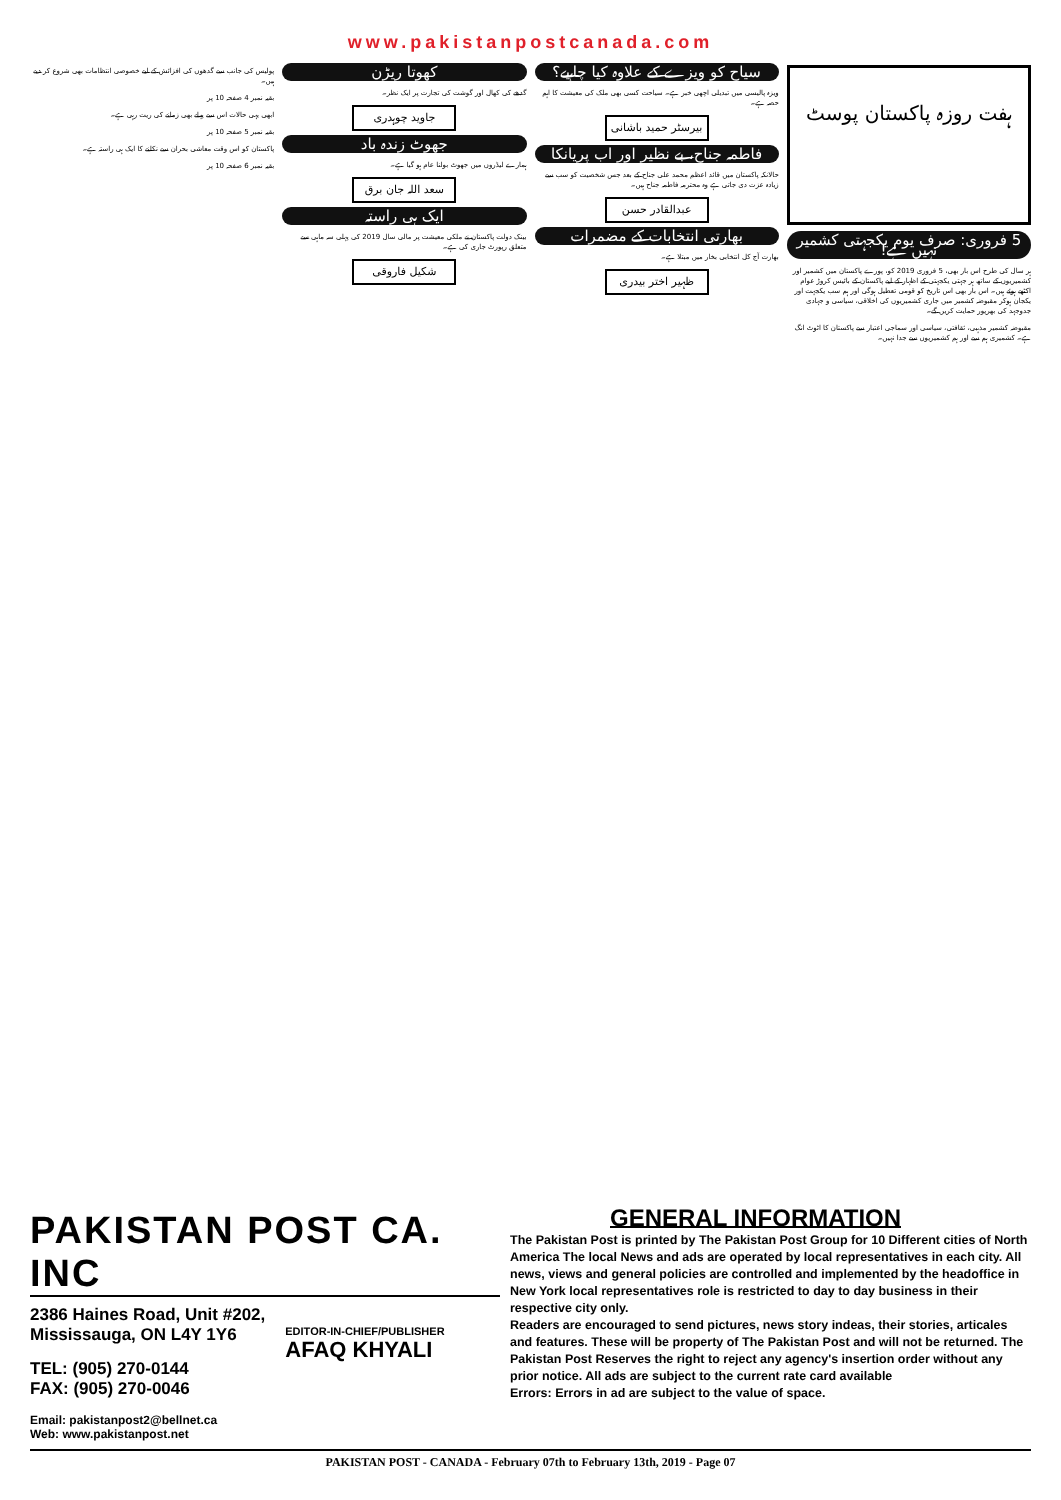www.pakistanpostcanada.com
ہفت روزہ پاکستان پوسٹ
5 فروری: صرف یوم یکجہتی کشمیر نہیں ہے!
ہر سال کی طرح اس بار بھی، 5 فروری 2019 کو، پورے پاکستان میں کشمیر اور کشمیریوں کے ساتھ ہر جہتی یکجہتی کے اظہار کے لیے پاکستان کے بائیس کروڑ عوام اکٹھے ہوئے ہیں۔ اس بار بھی اس تاریخ کو قومی تعطیل ہوگی اور ہم سب یکجہت اور یکجان ہوکر مقبوضہ کشمیر میں جاری کشمیریوں کی اخلاقی، سیاسی و جہادی جدوجہد کی بھرپور حمایت کریں گے۔
مقبوضہ کشمیر مذہبی، ثقافتی، سیاسی اور سماجی اعتبار سے پاکستان کا اٹوٹ انگ ہے۔ کشمیری ہم سے اور ہم کشمیریوں سے جدا نہیں۔
سیاح کو ویزے کے علاوہ کیا چاہیے؟
ویزہ پالیسی میں تبدیلی اچھی خبر ہے۔ سیاحت کسی بھی ملک کی معیشت کا اہم حصہ ہے۔
بیرسٹر حمید باشانی
فاطمہ جناح، بے نظیر اور اب پریانکا
حالانکہ پاکستان میں قائد اعظم محمد علی جناح کے بعد جس شخصیت کو سب سے زیادہ عزت دی جاتی ہے وہ محترمہ فاطمہ جناح ہیں۔
عبدالقادر حسن
بھارتی انتخابات کے مضمرات
بھارت آج کل انتخابی بخار میں مبتلا ہے۔
ظہیر اختر بیدری
کھوتا ریڑن
گدھے کی کھال اور گوشت کی تجارت پر ایک نظر۔
جاوید چوہدری
جھوٹ زندہ باد
ہمارے لیڈروں میں جھوٹ بولنا عام ہو گیا ہے۔
سعد اللہ جان برق
ایک ہی راستہ
بینک دولت پاکستان نے ملکی معیشت پر مالی سال 2019 کی پہلی سہ ماہی سے متعلق رپورٹ جاری کی ہے۔
شکیل فاروقی
پولیس کی جانب سے گدھوں کی افزائش کے لیے خصوصی انتظامات بھی شروع کر دیے ہیں۔
بقیہ نمبر 4 صفحہ 10 پر
ابھی یہی حالات اس سے پہلے بھی زمانے کی ریت رہی ہے۔
بقیہ نمبر 5 صفحہ 10 پر
پاکستان کو اس وقت معاشی بحران سے نکلنے کا ایک ہی راستہ ہے۔
بقیہ نمبر 6 صفحہ 10 پر
PAKISTAN POST CA. INC
2386 Haines Road, Unit #202,
Mississauga, ON L4Y 1Y6
TEL: (905) 270-0144
FAX: (905) 270-0046
Email: pakistanpost2@bellnet.ca
Web: www.pakistanpost.net
EDITOR-IN-CHIEF/PUBLISHER
AFAQ KHYALI
GENERAL INFORMATION
The Pakistan Post is printed by The Pakistan Post Group for 10 Different cities of North America The local News and ads are operated by local representatives in each city. All news, views and general policies are controlled and implemented by the headoffice in New York local representatives role is restricted to day to day business in their respective city only.
Readers are encouraged to send pictures, news story indeas, their stories, articales and features. These will be property of The Pakistan Post and will not be returned. The Pakistan Post Reserves the right to reject any agency's insertion order without any prior notice. All ads are subject to the current rate card available
Errors: Errors in ad are subject to the value of space.
PAKISTAN POST - CANADA - February 07th to February 13th, 2019 - Page 07